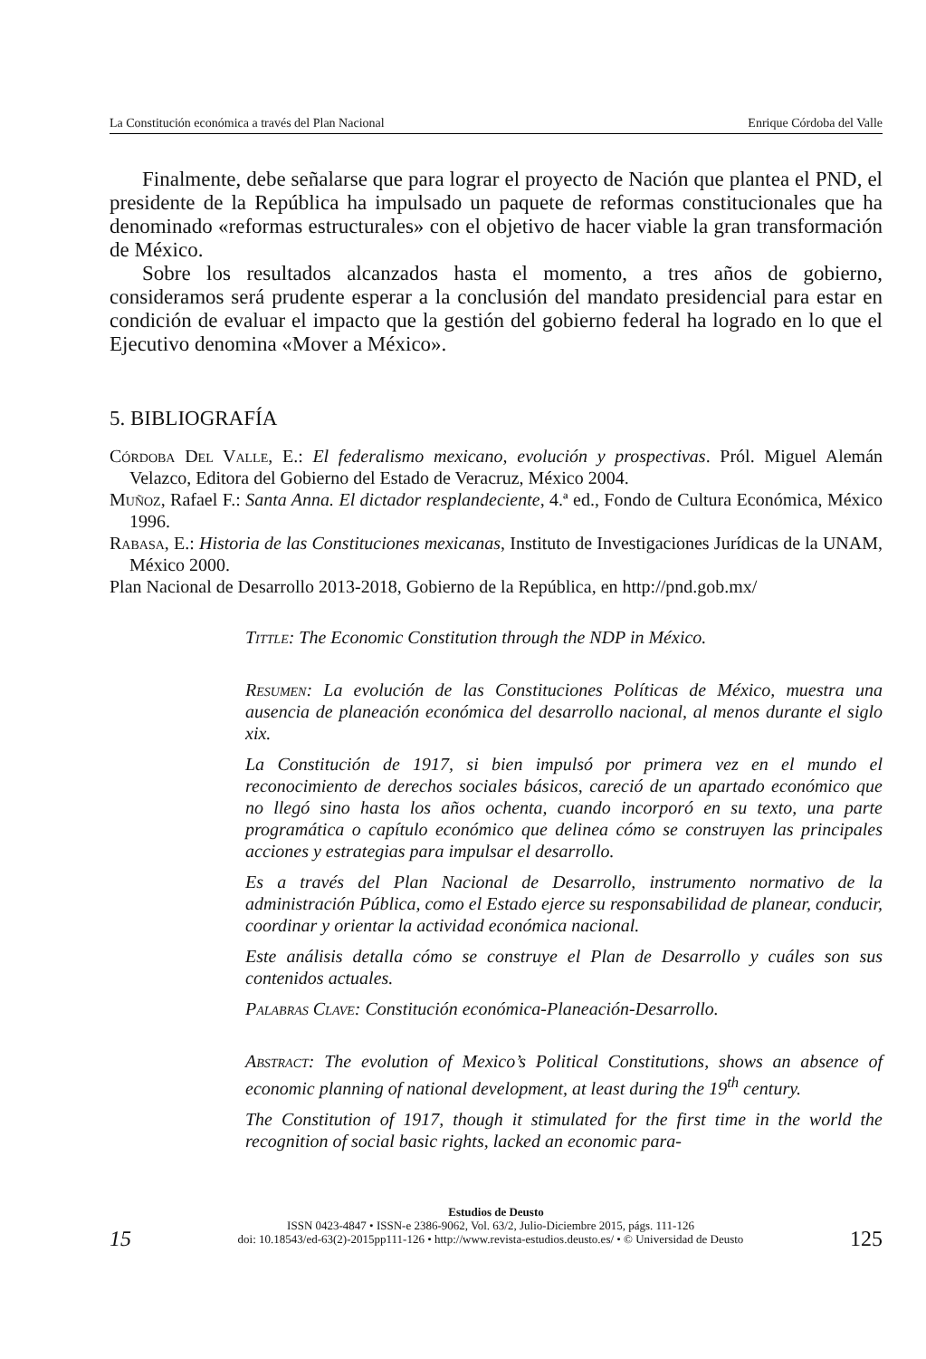La Constitución económica a través del Plan Nacional Enrique Córdoba del Valle
Finalmente, debe señalarse que para lograr el proyecto de Nación que plantea el PND, el presidente de la República ha impulsado un paquete de reformas constitucionales que ha denominado «reformas estructurales» con el objetivo de hacer viable la gran transformación de México.
Sobre los resultados alcanzados hasta el momento, a tres años de gobierno, consideramos será prudente esperar a la conclusión del mandato presidencial para estar en condición de evaluar el impacto que la gestión del gobierno federal ha logrado en lo que el Ejecutivo denomina «Mover a México».
5. BIBLIOGRAFÍA
Córdoba Del Valle, E.: El federalismo mexicano, evolución y prospectivas. Pról. Miguel Alemán Velazco, Editora del Gobierno del Estado de Veracruz, México 2004.
Muñoz, Rafael F.: Santa Anna. El dictador resplandeciente, 4.ª ed., Fondo de Cultura Económica, México 1996.
Rabasa, E.: Historia de las Constituciones mexicanas, Instituto de Investigaciones Jurídicas de la UNAM, México 2000.
Plan Nacional de Desarrollo 2013-2018, Gobierno de la República, en http://pnd.gob.mx/
Tittle: The Economic Constitution through the NDP in México.
Resumen: La evolución de las Constituciones Políticas de México, muestra una ausencia de planeación económica del desarrollo nacional, al menos durante el siglo xix.
La Constitución de 1917, si bien impulsó por primera vez en el mundo el reconocimiento de derechos sociales básicos, careció de un apartado económico que no llegó sino hasta los años ochenta, cuando incorporó en su texto, una parte programática o capítulo económico que delinea cómo se construyen las principales acciones y estrategias para impulsar el desarrollo.
Es a través del Plan Nacional de Desarrollo, instrumento normativo de la administración Pública, como el Estado ejerce su responsabilidad de planear, conducir, coordinar y orientar la actividad económica nacional.
Este análisis detalla cómo se construye el Plan de Desarrollo y cuáles son sus contenidos actuales.
Palabras Clave: Constitución económica-Planeación-Desarrollo.
Abstract: The evolution of Mexico’s Political Constitutions, shows an absence of economic planning of national development, at least during the 19<sup>th</sup> century.
The Constitution of 1917, though it stimulated for the first time in the world the recognition of social basic rights, lacked an economic para-
Estudios de Deusto
15 ISSN 0423-4847 • ISSN-e 2386-9062, Vol. 63/2, Julio-Diciembre 2015, págs. 111-126
doi: 10.18543/ed-63(2)-2015pp111-126 • http://www.revista-estudios.deusto.es/ • © Universidad de Deusto 125